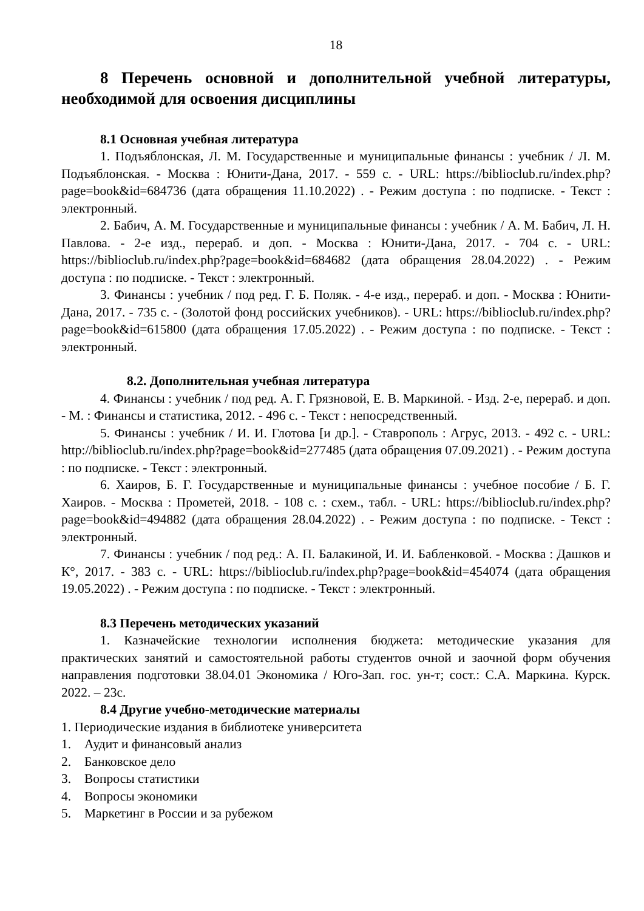18
8 Перечень основной и дополнительной учебной литературы, необходимой для освоения дисциплины
8.1 Основная учебная литература
1. Подъяблонская, Л. М. Государственные и муниципальные финансы : учебник / Л. М. Подъяблонская. - Москва : Юнити-Дана, 2017. - 559 с. - URL: https://biblioclub.ru/index.php?page=book&id=684736 (дата обращения 11.10.2022) . - Режим доступа : по подписке. - Текст : электронный.
2. Бабич, А. М. Государственные и муниципальные финансы : учебник / А. М. Бабич, Л. Н. Павлова. - 2-е изд., перераб. и доп. - Москва : Юнити-Дана, 2017. - 704 с. - URL: https://biblioclub.ru/index.php?page=book&id=684682 (дата обращения 28.04.2022) . - Режим доступа : по подписке. - Текст : электронный.
3. Финансы : учебник / под ред. Г. Б. Поляк. - 4-е изд., перераб. и доп. - Москва : Юнити-Дана, 2017. - 735 с. - (Золотой фонд российских учебников). - URL: https://biblioclub.ru/index.php?page=book&id=615800 (дата обращения 17.05.2022) . - Режим доступа : по подписке. - Текст : электронный.
8.2. Дополнительная учебная литература
4. Финансы : учебник / под ред. А. Г. Грязновой, Е. В. Маркиной. - Изд. 2-е, перераб. и доп. - М. : Финансы и статистика, 2012. - 496 с. - Текст : непосредственный.
5. Финансы : учебник / И. И. Глотова [и др.]. - Ставрополь : Агрус, 2013. - 492 с. - URL: http://biblioclub.ru/index.php?page=book&id=277485 (дата обращения 07.09.2021) . - Режим доступа : по подписке. - Текст : электронный.
6. Хаиров, Б. Г. Государственные и муниципальные финансы : учебное пособие / Б. Г. Хаиров. - Москва : Прометей, 2018. - 108 с. : схем., табл. - URL: https://biblioclub.ru/index.php?page=book&id=494882 (дата обращения 28.04.2022) . - Режим доступа : по подписке. - Текст : электронный.
7. Финансы : учебник / под ред.: А. П. Балакиной, И. И. Бабленковой. - Москва : Дашков и К°, 2017. - 383 с. - URL: https://biblioclub.ru/index.php?page=book&id=454074 (дата обращения 19.05.2022) . - Режим доступа : по подписке. - Текст : электронный.
8.3 Перечень методических указаний
1. Казначейские технологии исполнения бюджета: методические указания для практических занятий и самостоятельной работы студентов очной и заочной форм обучения направления подготовки 38.04.01 Экономика / Юго-Зап. гос. ун-т; сост.: С.А. Маркина. Курск. 2022. – 23с.
8.4 Другие учебно-методические материалы
1. Периодические издания в библиотеке университета
1. Аудит и финансовый анализ
2. Банковское дело
3. Вопросы статистики
4. Вопросы экономики
5. Маркетинг в России и за рубежом